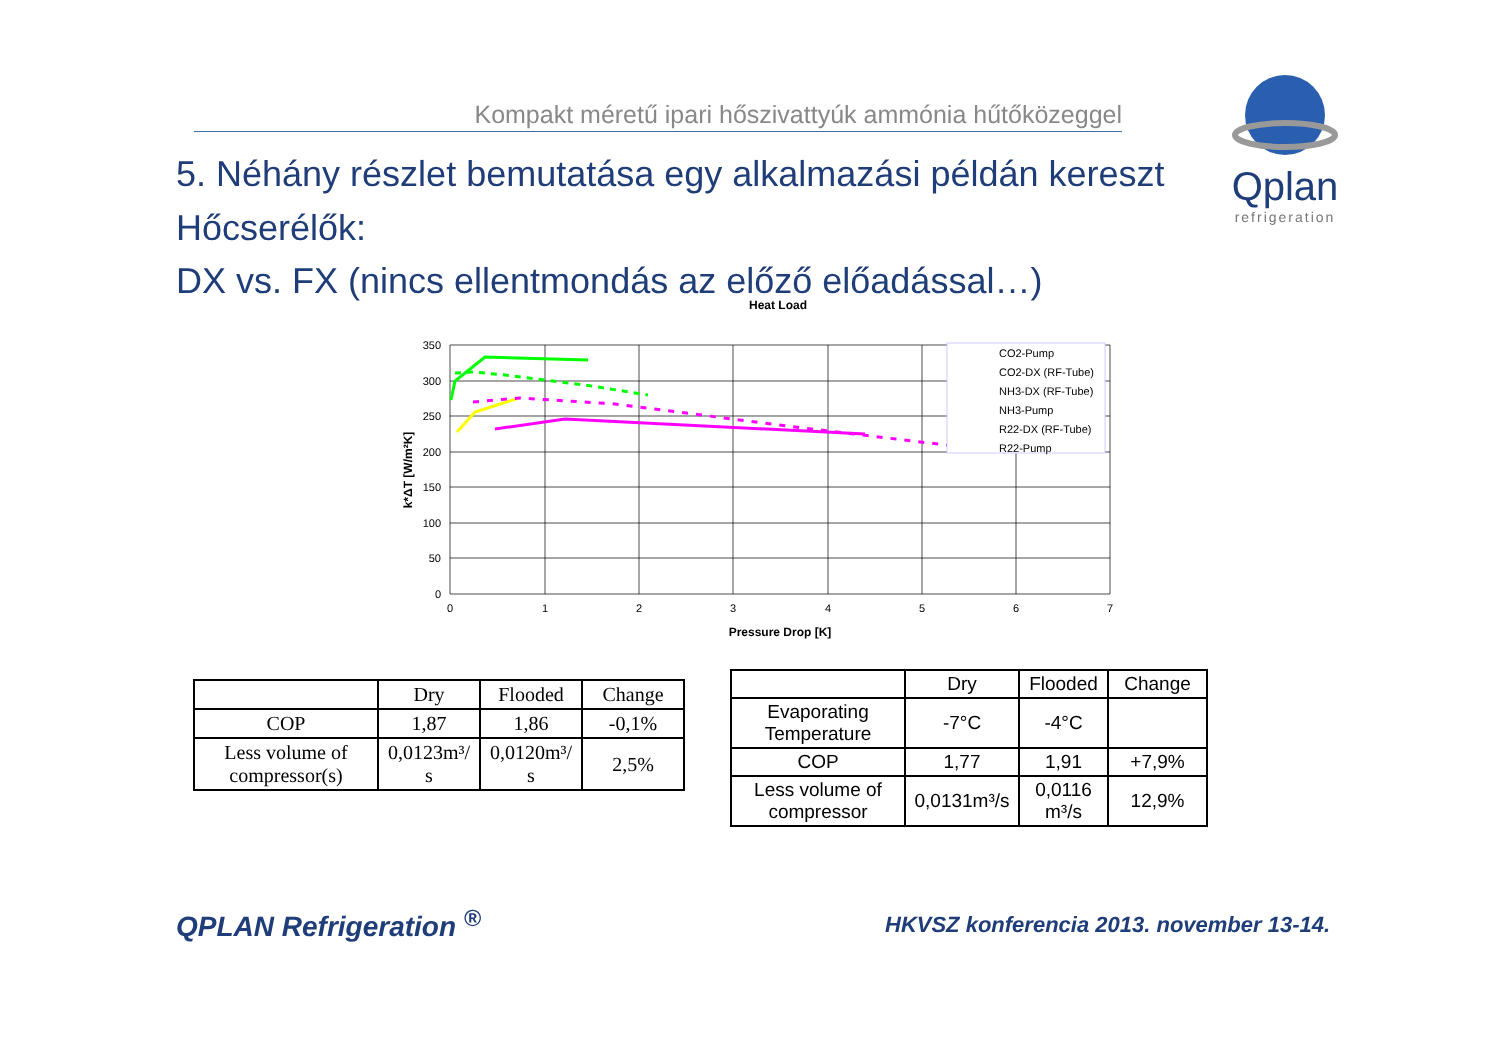Kompakt méretű ipari hőszivattyúk ammónia hűtőközeggel
5. Néhány részlet bemutatása egy alkalmazási példán kereszt
Hőcserélők:
DX vs. FX (nincs ellentmondás az előző előadással…)
Qplan
refrigeration
Heat Load
0
50
100
150
200
250
300
350
0
1
2
3
4
5
6
7
Pressure Drop [K]
k*ΔT [W/m²K]
CO2-Pump
CO2-DX (RF-Tube)
NH3-DX (RF-Tube)
NH3-Pump
R22-DX (RF-Tube)
R22-Pump
| | Dry | Flooded | Change |
| --- | --- | --- | --- |
| COP | 1,87 | 1,86 | -0,1% |
| Less volume of compressor(s) | 0,0123m³/ s | 0,0120m³/ s | 2,5% |
| | Dry | Flooded | Change |
| --- | --- | --- | --- |
| Evaporating Temperature | -7°C | -4°C | |
| COP | 1,77 | 1,91 | +7,9% |
| Less volume of compressor | 0,0131m³/s | 0,0116 m³/s | 12,9% |
QPLAN Refrigeration <sup>®</sup>
HKVSZ konferencia 2013. november 13-14.